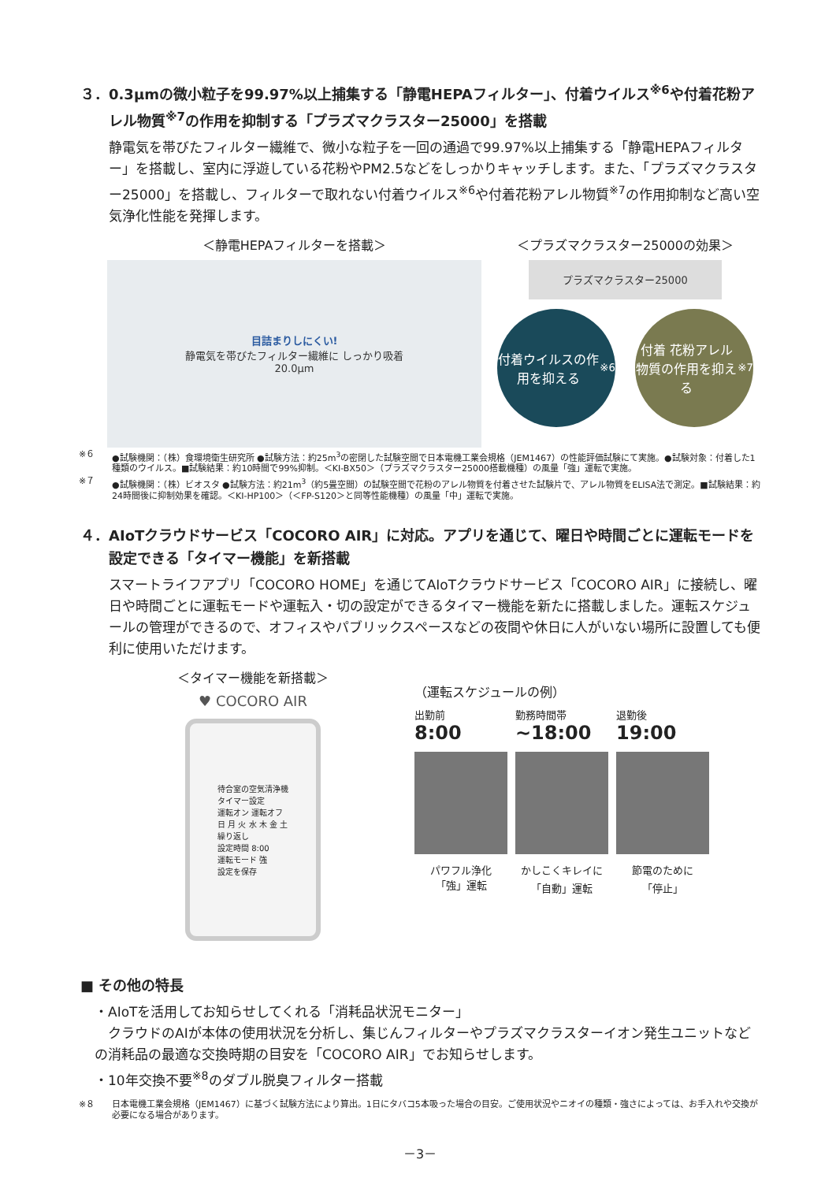３．0.3μmの微小粒子を99.97%以上捕集する「静電HEPAフィルター」、付着ウイルス<sup>※6</sup>や付着花粉アレル物質<sup>※7</sup>の作用を抑制する「プラズマクラスター25000」を搭載
静電気を帯びたフィルター繊維で、微小な粒子を一回の通過で99.97%以上捕集する「静電HEPAフィルター」を搭載し、室内に浮遊している花粉やPM2.5などをしっかりキャッチします。また、「プラズマクラスター25000」を搭載し、フィルターで取れない付着ウイルス<sup>※6</sup>や付着花粉アレル物質<sup>※7</sup>の作用抑制など高い空気浄化性能を発揮します。
＜静電HEPAフィルターを搭載＞
目詰まりしにくい!
静電気を帯びたフィルター繊維に しっかり吸着
20.0μm
＜プラズマクラスター25000の効果＞
プラズマクラスター25000
付着ウイルスの作用を抑える<sup>※6</sup>
付着 花粉アレル物質の作用を抑える<sup>※7</sup>
※６ ●試験機関：（株）食環境衛生研究所 ●試験方法：約25m<sup>3</sup>の密閉した試験空間で日本電機工業会規格（JEM1467）の性能評価試験にて実施。●試験対象：付着した1種類のウイルス。■試験結果：約10時間で99%抑制。＜KI-BX50＞（プラズマクラスター25000搭載機種）の風量「強」運転で実施。
※７ ●試験機関：（株）ビオスタ ●試験方法：約21m<sup>3</sup>（約5畳空間）の試験空間で花粉のアレル物質を付着させた試験片で、アレル物質をELISA法で測定。■試験結果：約24時間後に抑制効果を確認。＜KI-HP100＞（＜FP-S120＞と同等性能機種）の風量「中」運転で実施。
４．AIoTクラウドサービス「COCORO AIR」に対応。アプリを通じて、曜日や時間ごとに運転モードを設定できる「タイマー機能」を新搭載
スマートライフアプリ「COCORO HOME」を通じてAIoTクラウドサービス「COCORO AIR」に接続し、曜日や時間ごとに運転モードや運転入・切の設定ができるタイマー機能を新たに搭載しました。運転スケジュールの管理ができるので、オフィスやパブリックスペースなどの夜間や休日に人がいない場所に設置しても便利に使用いただけます。
＜タイマー機能を新搭載＞
♥ COCORO AIR
待合室の空気清浄機
タイマー設定
運転オン 運転オフ
日 月 火 水 木 金 土
繰り返し
設定時間 8:00
運転モード 強
設定を保存
（運転スケジュールの例）
出勤前
8:00
勤務時間帯
~18:00
退勤後
19:00
パワフル浄化
「強」運転
かしこくキレイに
「自動」運転
節電のために
「停止」
■ その他の特長
・AIoTを活用してお知らせしてくれる「消耗品状況モニター」
　クラウドのAIが本体の使用状況を分析し、集じんフィルターやプラズマクラスターイオン発生ユニットなどの消耗品の最適な交換時期の目安を「COCORO AIR」でお知らせします。
・10年交換不要<sup>※8</sup>のダブル脱臭フィルター搭載
※８ 日本電機工業会規格（JEM1467）に基づく試験方法により算出。1日にタバコ5本吸った場合の目安。ご使用状況やニオイの種類・強さによっては、お手入れや交換が必要になる場合があります。
－3－